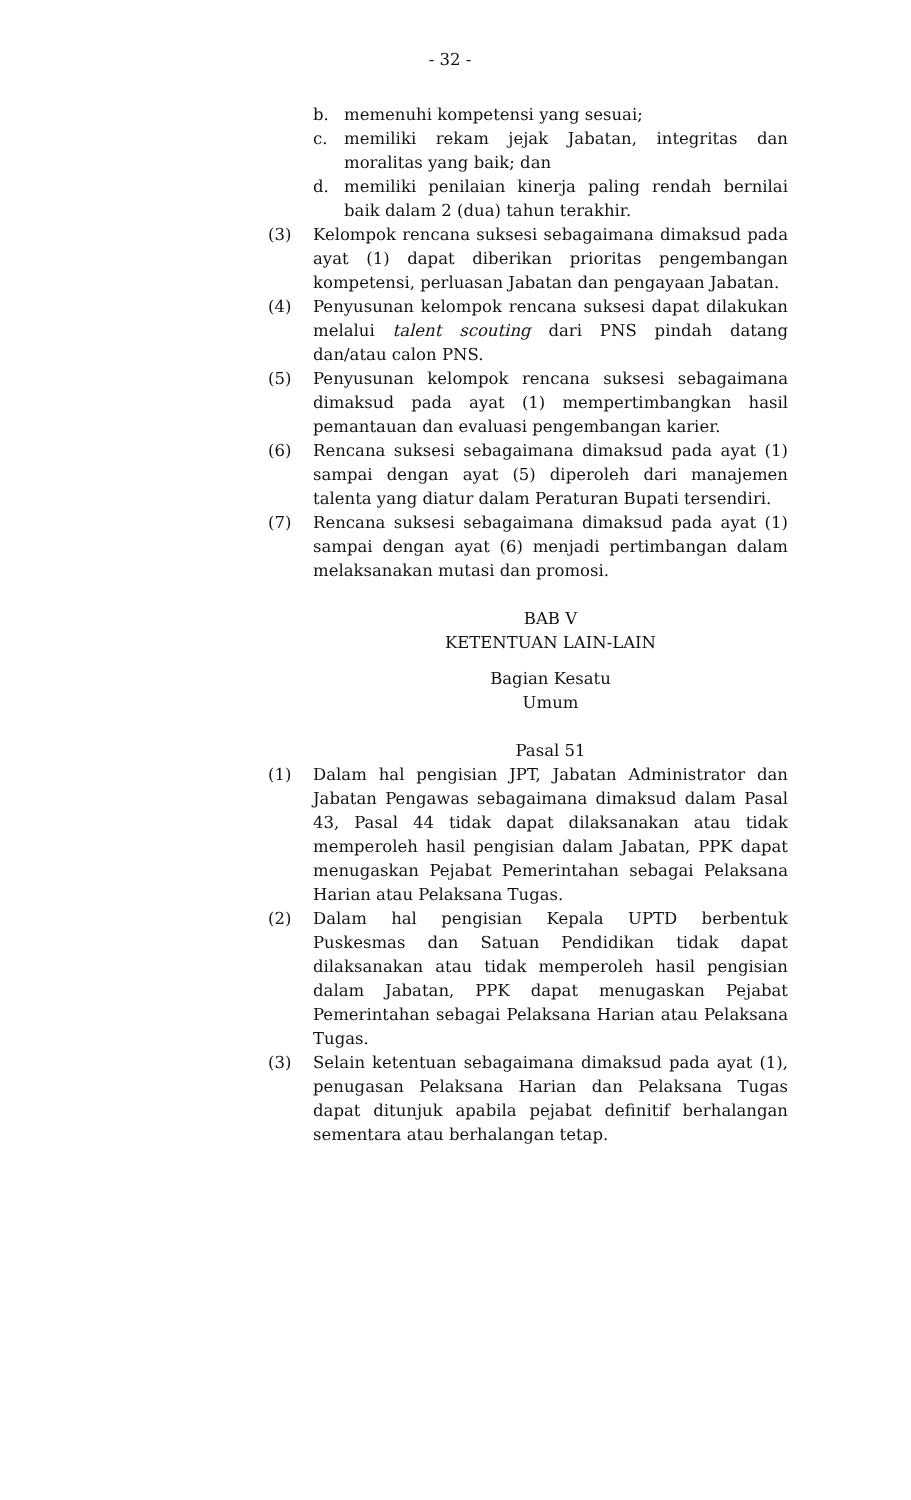- 32 -
b. memenuhi kompetensi yang sesuai;
c. memiliki rekam jejak Jabatan, integritas dan moralitas yang baik; dan
d. memiliki penilaian kinerja paling rendah bernilai baik dalam 2 (dua) tahun terakhir.
(3) Kelompok rencana suksesi sebagaimana dimaksud pada ayat (1) dapat diberikan prioritas pengembangan kompetensi, perluasan Jabatan dan pengayaan Jabatan.
(4) Penyusunan kelompok rencana suksesi dapat dilakukan melalui talent scouting dari PNS pindah datang dan/atau calon PNS.
(5) Penyusunan kelompok rencana suksesi sebagaimana dimaksud pada ayat (1) mempertimbangkan hasil pemantauan dan evaluasi pengembangan karier.
(6) Rencana suksesi sebagaimana dimaksud pada ayat (1) sampai dengan ayat (5) diperoleh dari manajemen talenta yang diatur dalam Peraturan Bupati tersendiri.
(7) Rencana suksesi sebagaimana dimaksud pada ayat (1) sampai dengan ayat (6) menjadi pertimbangan dalam melaksanakan mutasi dan promosi.
BAB V
KETENTUAN LAIN-LAIN
Bagian Kesatu
Umum
Pasal 51
(1) Dalam hal pengisian JPT, Jabatan Administrator dan Jabatan Pengawas sebagaimana dimaksud dalam Pasal 43, Pasal 44 tidak dapat dilaksanakan atau tidak memperoleh hasil pengisian dalam Jabatan, PPK dapat menugaskan Pejabat Pemerintahan sebagai Pelaksana Harian atau Pelaksana Tugas.
(2) Dalam hal pengisian Kepala UPTD berbentuk Puskesmas dan Satuan Pendidikan tidak dapat dilaksanakan atau tidak memperoleh hasil pengisian dalam Jabatan, PPK dapat menugaskan Pejabat Pemerintahan sebagai Pelaksana Harian atau Pelaksana Tugas.
(3) Selain ketentuan sebagaimana dimaksud pada ayat (1), penugasan Pelaksana Harian dan Pelaksana Tugas dapat ditunjuk apabila pejabat definitif berhalangan sementara atau berhalangan tetap.